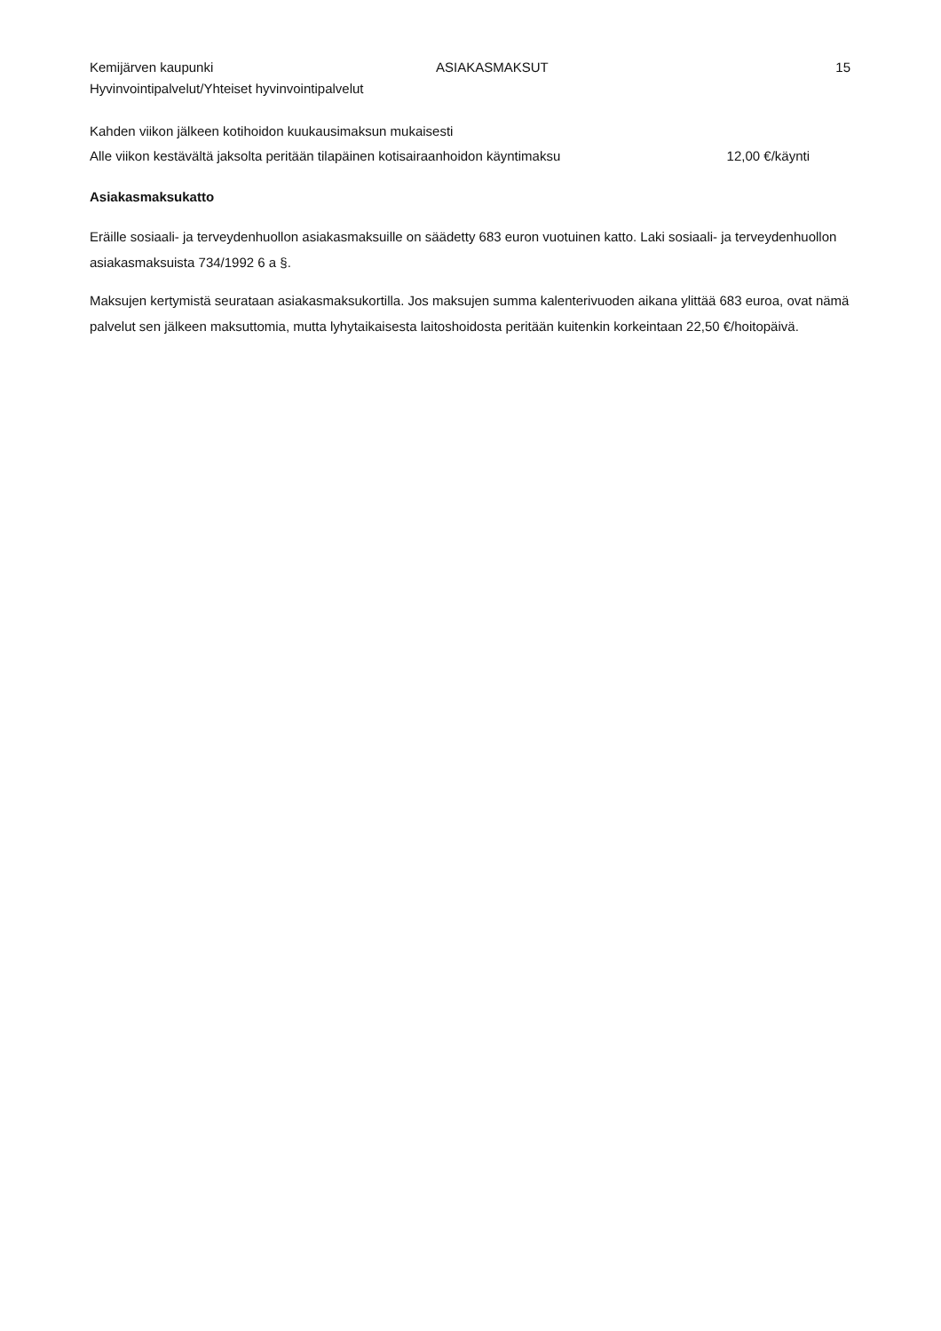Kemijärven kaupunki ASIAKASMAKSUT 15
Hyvinvointipalvelut/Yhteiset hyvinvointipalvelut
Kahden viikon jälkeen kotihoidon kuukausimaksun mukaisesti
Alle viikon kestävältä jaksolta peritään tilapäinen kotisairaanhoidon käyntimaksu 12,00 €/käynti
Asiakasmaksukatto
Eräille sosiaali- ja terveydenhuollon asiakasmaksuille on säädetty 683 euron vuotuinen katto. Laki sosiaali- ja terveydenhuollon asiakasmaksuista 734/1992 6 a §.
Maksujen kertymistä seurataan asiakasmaksukortilla. Jos maksujen summa kalenterivuoden aikana ylittää 683 euroa, ovat nämä palvelut sen jälkeen maksuttomia, mutta lyhytaikaisesta laitoshoidosta peritään kuitenkin korkeintaan 22,50 €/hoitopäivä.